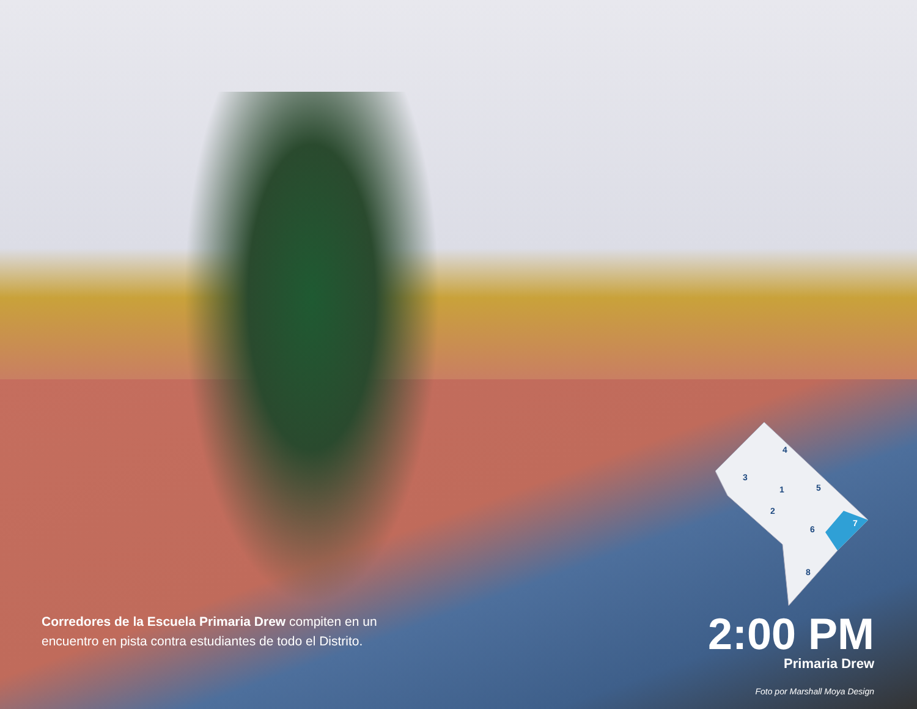4
3
1
5
2
6
7
8
Corredores de la Escuela Primaria Drew compiten en un encuentro en pista contra estudiantes de todo el Distrito.
2:00 PM
Primaria Drew
Foto por Marshall Moya Design